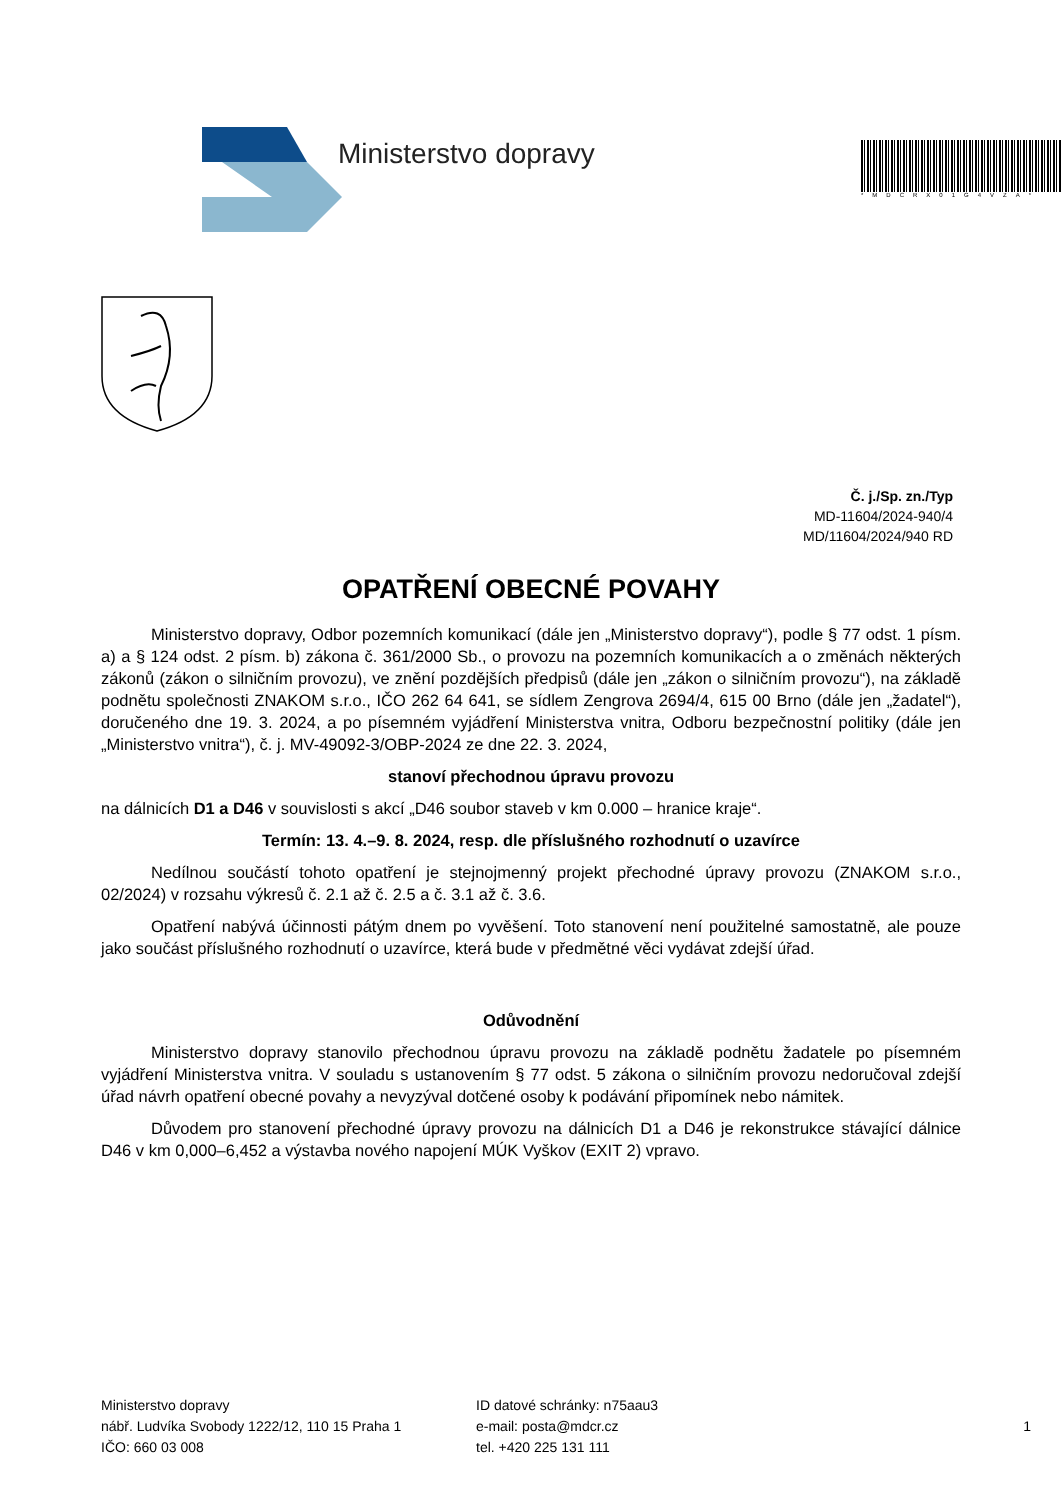Ministerstvo dopravy
*MDCRX01G4VZA*
Č. j./Sp. zn./Typ
MD-11604/2024-940/4
MD/11604/2024/940 RD
OPATŘENÍ OBECNÉ POVAHY
Ministerstvo dopravy, Odbor pozemních komunikací (dále jen „Ministerstvo dopravy“), podle § 77 odst. 1 písm. a) a § 124 odst. 2 písm. b) zákona č. 361/2000 Sb., o provozu na pozemních komunikacích a o změnách některých zákonů (zákon o silničním provozu), ve znění pozdějších předpisů (dále jen „zákon o silničním provozu“), na základě podnětu společnosti ZNAKOM s.r.o., IČO 262 64 641, se sídlem Zengrova 2694/4, 615 00 Brno (dále jen „žadatel“), doručeného dne 19. 3. 2024, a po písemném vyjádření Ministerstva vnitra, Odboru bezpečnostní politiky (dále jen „Ministerstvo vnitra“), č. j. MV-49092-3/OBP-2024 ze dne 22. 3. 2024,
stanoví přechodnou úpravu provozu
na dálnicích D1 a D46 v souvislosti s akcí „D46 soubor staveb v km 0.000 – hranice kraje“.
Termín: 13. 4.–9. 8. 2024, resp. dle příslušného rozhodnutí o uzavírce
Nedílnou součástí tohoto opatření je stejnojmenný projekt přechodné úpravy provozu (ZNAKOM s.r.o., 02/2024) v rozsahu výkresů č. 2.1 až č. 2.5 a č. 3.1 až č. 3.6.
Opatření nabývá účinnosti pátým dnem po vyvěšení. Toto stanovení není použitelné samostatně, ale pouze jako součást příslušného rozhodnutí o uzavírce, která bude v předmětné věci vydávat zdejší úřad.
Odůvodnění
Ministerstvo dopravy stanovilo přechodnou úpravu provozu na základě podnětu žadatele po písemném vyjádření Ministerstva vnitra. V souladu s ustanovením § 77 odst. 5 zákona o silničním provozu nedoručoval zdejší úřad návrh opatření obecné povahy a nevyzýval dotčené osoby k podávání připomínek nebo námitek.
Důvodem pro stanovení přechodné úpravy provozu na dálnicích D1 a D46 je rekonstrukce stávající dálnice D46 v km 0,000–6,452 a výstavba nového napojení MÚK Vyškov (EXIT 2) vpravo.
Ministerstvo dopravy
nábř. Ludvíka Svobody 1222/12, 110 15 Praha 1
IČO: 660 03 008
ID datové schránky: n75aau3
e-mail: posta@mdcr.cz
tel. +420 225 131 111
1